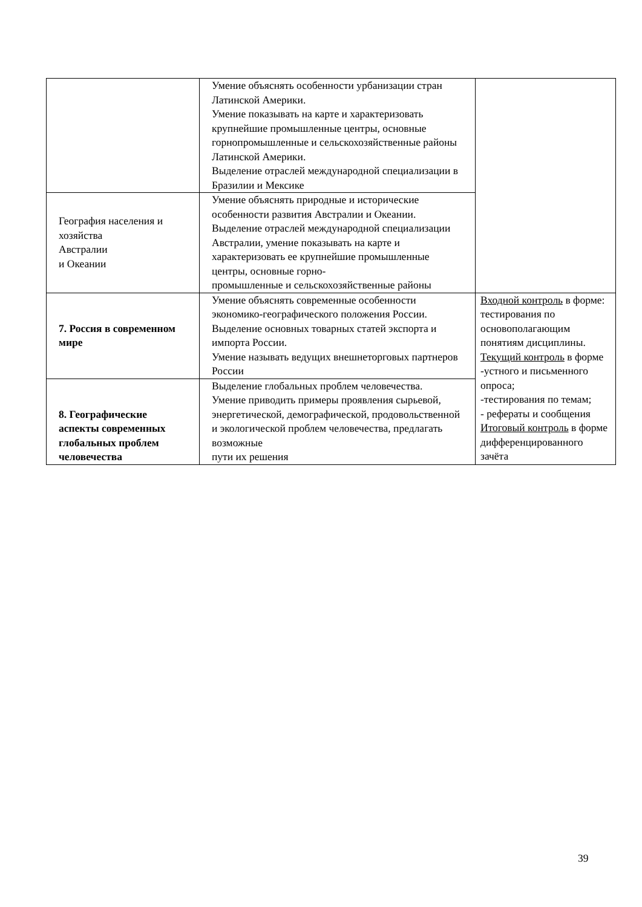| | Умение объяснять особенности урбанизации стран Латинской Америки. Умение показывать на карте и характеризовать крупнейшие промышленные центры, основные горнопромышленные и сельскохозяйственные районы Латинской Америки. Выделение отраслей международной специализации в Бразилии и Мексике | |
| География населения и хозяйства Австралии и Океании | Умение объяснять природные и исторические особенности развития Австралии и Океании. Выделение отраслей международной специализации Австралии, умение показывать на карте и характеризовать ее крупнейшие промышленные центры, основные горно- промышленные и сельскохозяйственные районы | |
| 7. Россия в современном мире | Умение объяснять современные особенности экономико-географического положения России. Выделение основных товарных статей экспорта и импорта России. Умение называть ведущих внешнеторговых партнеров России | Входной контроль в форме: тестирования по основополагающим понятиям дисциплины. Текущий контроль в форме -устного и письменного опроса; -тестирования по темам; - рефераты и сообщения Итоговый контроль в форме дифференцированного зачёта |
| 8. Географические аспекты современных глобальных проблем человечества | Выделение глобальных проблем человечества. Умение приводить примеры проявления сырьевой, энергетической, демографической, продовольственной и экологической проблем человечества, предлагать возможные пути их решения | |
39